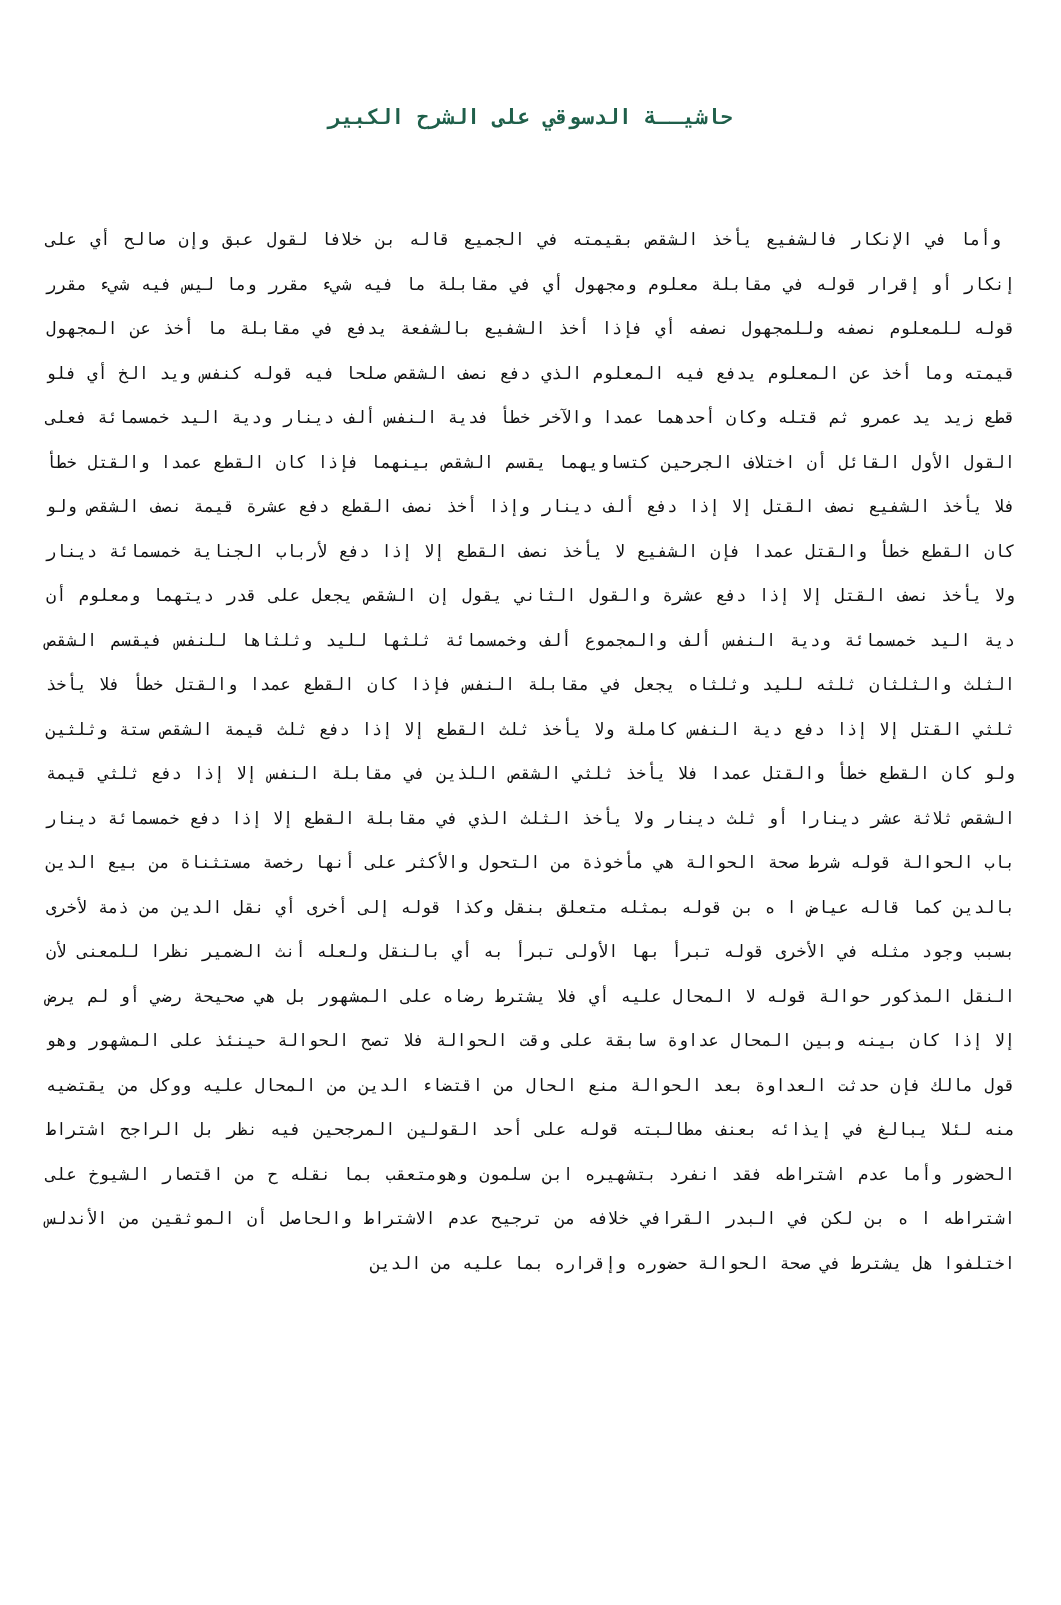حاشيــة الدسوقي على الشرح الكبير
وأما في الإنكار فالشفيع يأخذ الشقص بقيمته في الجميع قاله بن خلافا لقول عبق وإن صالح أي على إنكار أو إقرار قوله في مقابلة معلوم ومجهول أي في مقابلة ما فيه شيء مقرر وما ليس فيه شيء مقرر قوله للمعلوم نصفه وللمجهول نصفه أي فإذا أخذ الشفيع بالشفعة يدفع في مقابلة ما أخذ عن المجهول قيمته وما أخذ عن المعلوم يدفع فيه المعلوم الذي دفع نصف الشقص صلحا فيه قوله كنفس ويد الخ أي فلو قطع زيد يد عمرو ثم قتله وكان أحدهما عمدا والآخر خطأ فدية النفس ألف دينار ودية اليد خمسمائة فعلى القول الأول القائل أن اختلاف الجرحين كتساويهما يقسم الشقص بينهما فإذا كان القطع عمدا والقتل خطأ فلا يأخذ الشفيع نصف القتل إلا إذا دفع ألف دينار وإذا أخذ نصف القطع دفع عشرة قيمة نصف الشقص ولو كان القطع خطأ والقتل عمدا فإن الشفيع لا يأخذ نصف القطع إلا إذا دفع لأرباب الجناية خمسمائة دينار ولا يأخذ نصف القتل إلا إذا دفع عشرة والقول الثاني يقول إن الشقص يجعل على قدر ديتهما ومعلوم أن دية اليد خمسمائة ودية النفس ألف والمجموع ألف وخمسمائة ثلثها لليد وثلثاها للنفس فيقسم الشقص الثلث والثلثان ثلثه لليد وثلثاه يجعل في مقابلة النفس فإذا كان القطع عمدا والقتل خطأ فلا يأخذ ثلثي القتل إلا إذا دفع دية النفس كاملة ولا يأخذ ثلث القطع إلا إذا دفع ثلث قيمة الشقص ستة وثلثين ولو كان القطع خطأ والقتل عمدا فلا يأخذ ثلثي الشقص اللذين في مقابلة النفس إلا إذا دفع ثلثي قيمة الشقص ثلاثة عشر دينارا أو ثلث دينار ولا يأخذ الثلث الذي في مقابلة القطع إلا إذا دفع خمسمائة دينار باب الحوالة قوله شرط صحة الحوالة هي مأخوذة من التحول والأكثر على أنها رخصة مستثناة من بيع الدين بالدين كما قاله عياض ا ه بن قوله بمثله متعلق بنقل وكذا قوله إلى أخرى أي نقل الدين من ذمة لأخرى بسبب وجود مثله في الأخرى قوله تبرأ بها الأولى تبرأ به أي بالنقل ولعله أنث الضمير نظرا للمعنى لأن النقل المذكور حوالة قوله لا المحال عليه أي فلا يشترط رضاه على المشهور بل هي صحيحة رضي أو لم يرض إلا إذا كان بينه وبين المحال عداوة سابقة على وقت الحوالة فلا تصح الحوالة حينئذ على المشهور وهو قول مالك فإن حدثت العداوة بعد الحوالة منع الحال من اقتضاء الدين من المحال عليه ووكل من يقتضيه منه لئلا يبالغ في إيذائه بعنف مطالبته قوله على أحد القولين المرجحين فيه نظر بل الراجح اشتراط الحضور وأما عدم اشتراطه فقد انفرد بتشهيره ابن سلمون وهومتعقب بما نقله ح من اقتصار الشيوخ على اشتراطه ا ه بن لكن في البدر القرافي خلافه من ترجيح عدم الاشتراط والحاصل أن الموثقين من الأندلس اختلفوا هل يشترط في صحة الحوالة حضوره وإقراره بما عليه من الدين